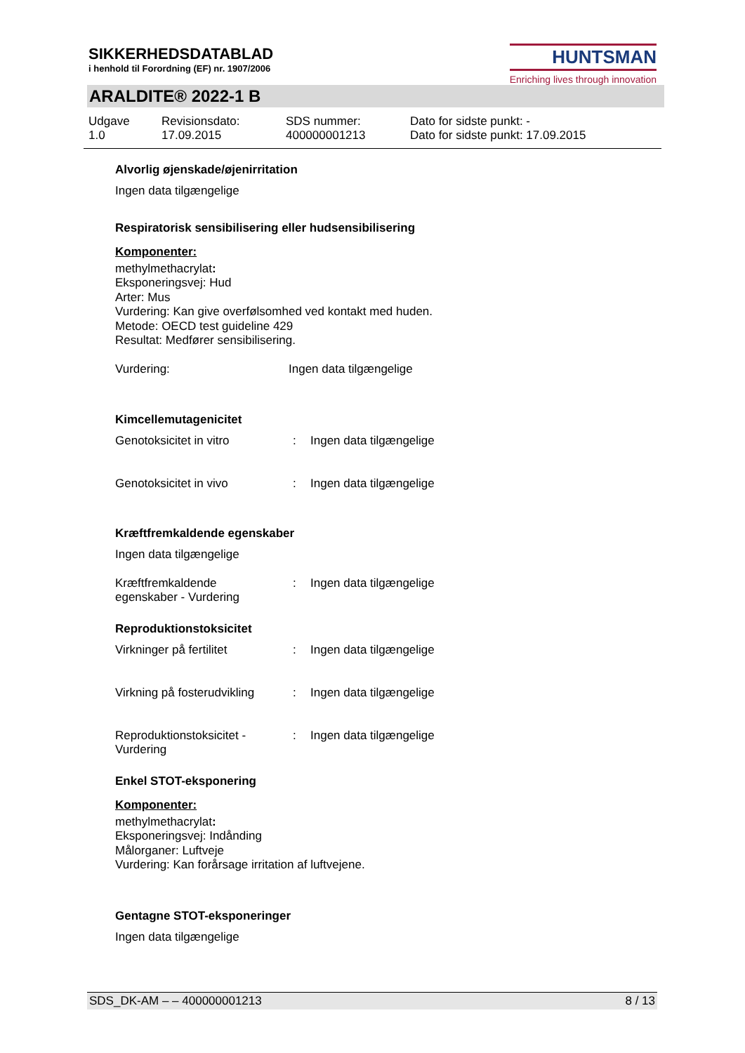SIKKERHEDSDATABLAD
i henhold til Forordning (EF) nr. 1907/2006
HUNTSMAN
Enriching lives through innovation
ARALDITE® 2022-1 B
Udgave
1.0
Revisionsdato:
17.09.2015
SDS nummer:
400000001213
Dato for sidste punkt: -
Dato for sidste punkt: 17.09.2015
Alvorlig øjenskade/øjenirritation
Ingen data tilgængelige
Respiratorisk sensibilisering eller hudsensibilisering
Komponenter:
methylmethacrylat:
Eksponeringsvej: Hud
Arter: Mus
Vurdering: Kan give overfølsomhed ved kontakt med huden.
Metode: OECD test guideline 429
Resultat: Medfører sensibilisering.
| Vurdering: | Ingen data tilgængelige |
Kimcellemutagenicitet
| Genotoksicitet in vitro | : | Ingen data tilgængelige |
| Genotoksicitet in vivo | : | Ingen data tilgængelige |
Kræftfremkaldende egenskaber
Ingen data tilgængelige
| Kræftfremkaldende egenskaber - Vurdering | : | Ingen data tilgængelige |
Reproduktionstoksicitet
| Virkninger på fertilitet | : | Ingen data tilgængelige |
| Virkning på fosterudvikling | : | Ingen data tilgængelige |
| Reproduktionstoksicitet - Vurdering | : | Ingen data tilgængelige |
Enkel STOT-eksponering
Komponenter:
methylmethacrylat:
Eksponeringsvej: Indånding
Målorganer: Luftveje
Vurdering: Kan forårsage irritation af luftvejene.
Gentagne STOT-eksponeringer
Ingen data tilgængelige
SDS_DK-AM – – 400000001213 8 / 13